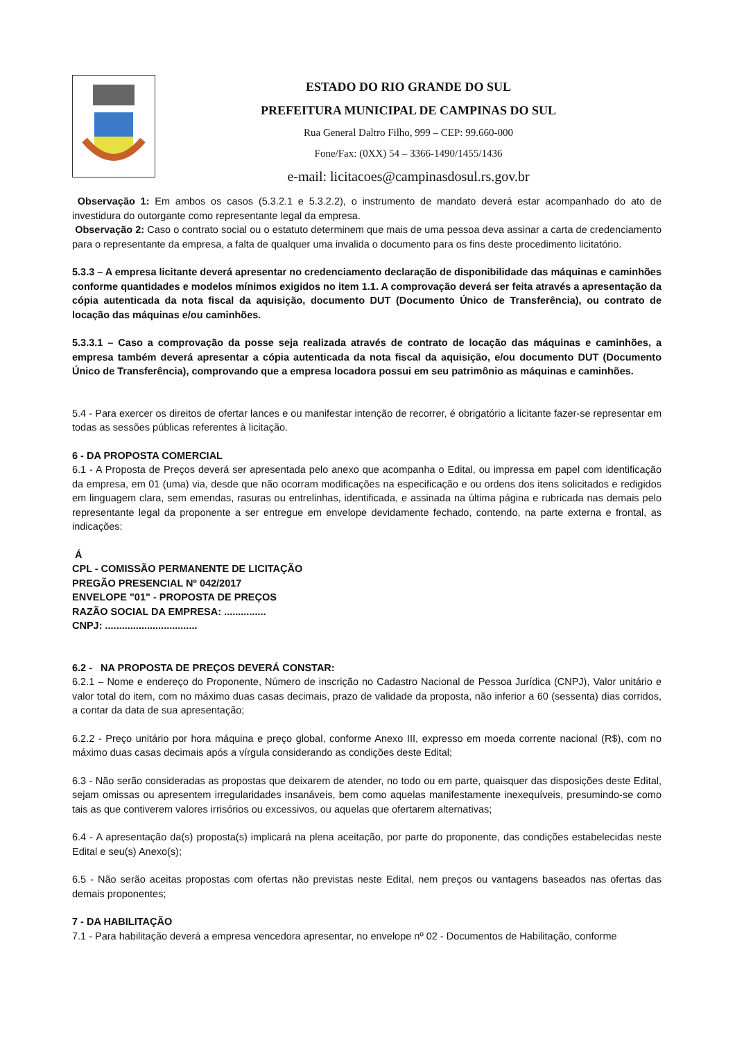ESTADO DO RIO GRANDE DO SUL
PREFEITURA MUNICIPAL DE CAMPINAS DO SUL
Rua General Daltro Filho, 999 – CEP: 99.660-000
Fone/Fax: (0XX) 54 – 3366-1490/1455/1436
e-mail: licitacoes@campinasdosul.rs.gov.br
Observação 1: Em ambos os casos (5.3.2.1 e 5.3.2.2), o instrumento de mandato deverá estar acompanhado do ato de investidura do outorgante como representante legal da empresa.
Observação 2: Caso o contrato social ou o estatuto determinem que mais de uma pessoa deva assinar a carta de credenciamento para o representante da empresa, a falta de qualquer uma invalida o documento para os fins deste procedimento licitatório.
5.3.3 – A empresa licitante deverá apresentar no credenciamento declaração de disponibilidade das máquinas e caminhões conforme quantidades e modelos mínimos exigidos no item 1.1. A comprovação deverá ser feita através a apresentação da cópia autenticada da nota fiscal da aquisição, documento DUT (Documento Único de Transferência), ou contrato de locação das máquinas e/ou caminhões.
5.3.3.1 – Caso a comprovação da posse seja realizada através de contrato de locação das máquinas e caminhões, a empresa também deverá apresentar a cópia autenticada da nota fiscal da aquisição, e/ou documento DUT (Documento Único de Transferência), comprovando que a empresa locadora possui em seu patrimônio as máquinas e caminhões.
5.4 - Para exercer os direitos de ofertar lances e ou manifestar intenção de recorrer, é obrigatório a licitante fazer-se representar em todas as sessões públicas referentes à licitação.
6 - DA PROPOSTA COMERCIAL
6.1 - A Proposta de Preços deverá ser apresentada pelo anexo que acompanha o Edital, ou impressa em papel com identificação da empresa, em 01 (uma) via, desde que não ocorram modificações na especificação e ou ordens dos itens solicitados e redigidos em linguagem clara, sem emendas, rasuras ou entrelinhas, identificada, e assinada na última página e rubricada nas demais pelo representante legal da proponente a ser entregue em envelope devidamente fechado, contendo, na parte externa e frontal, as indicações:
Á
CPL - COMISSÃO PERMANENTE DE LICITAÇÃO
PREGÃO PRESENCIAL Nº 042/2017
ENVELOPE "01" - PROPOSTA DE PREÇOS
RAZÃO SOCIAL DA EMPRESA: ...............
CNPJ: .................................
6.2 - NA PROPOSTA DE PREÇOS DEVERÁ CONSTAR:
6.2.1 – Nome e endereço do Proponente, Número de inscrição no Cadastro Nacional de Pessoa Jurídica (CNPJ), Valor unitário e valor total do item, com no máximo duas casas decimais, prazo de validade da proposta, não inferior a 60 (sessenta) dias corridos, a contar da data de sua apresentação;
6.2.2 - Preço unitário por hora máquina e preço global, conforme Anexo III, expresso em moeda corrente nacional (R$), com no máximo duas casas decimais após a vírgula considerando as condições deste Edital;
6.3 - Não serão consideradas as propostas que deixarem de atender, no todo ou em parte, quaisquer das disposições deste Edital, sejam omissas ou apresentem irregularidades insanáveis, bem como aquelas manifestamente inexequíveis, presumindo-se como tais as que contiverem valores irrisórios ou excessivos, ou aquelas que ofertarem alternativas;
6.4 - A apresentação da(s) proposta(s) implicará na plena aceitação, por parte do proponente, das condições estabelecidas neste Edital e seu(s) Anexo(s);
6.5 - Não serão aceitas propostas com ofertas não previstas neste Edital, nem preços ou vantagens baseados nas ofertas das demais proponentes;
7 - DA HABILITAÇÃO
7.1 - Para habilitação deverá a empresa vencedora apresentar, no envelope nº 02 - Documentos de Habilitação, conforme